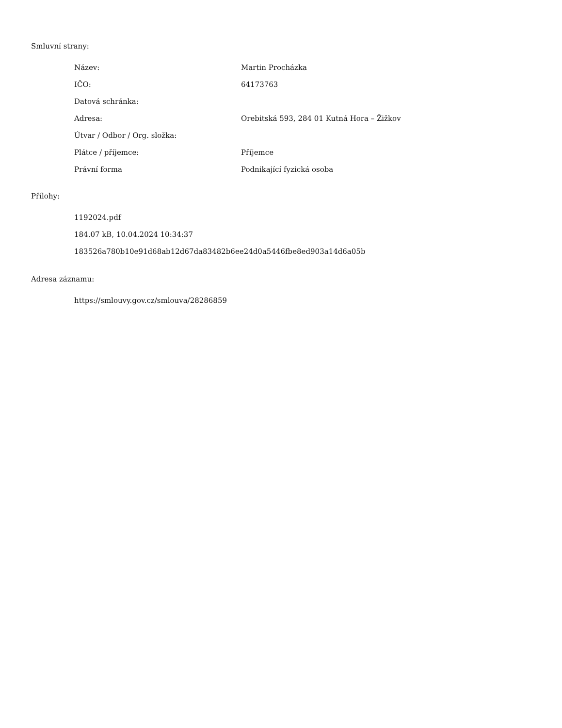Smluvní strany:
| Název: | Martin Procházka |
| IČO: | 64173763 |
| Datová schránka: | |
| Adresa: | Orebitská 593, 284 01 Kutná Hora – Žižkov |
| Útvar / Odbor / Org. složka: | |
| Plátce / příjemce: | Příjemce |
| Právní forma | Podnikající fyzická osoba |
Přílohy:
1192024.pdf
184.07 kB, 10.04.2024 10:34:37
183526a780b10e91d68ab12d67da83482b6ee24d0a5446fbe8ed903a14d6a05b
Adresa záznamu:
https://smlouvy.gov.cz/smlouva/28286859